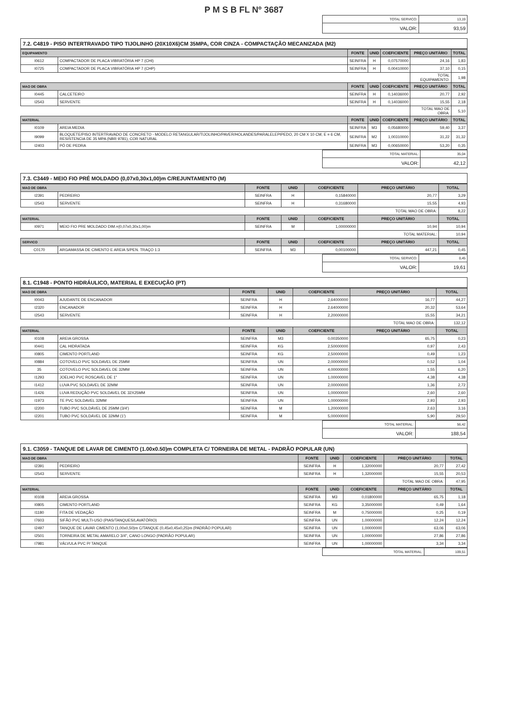P M S B FL Nº 3687
| TOTAL SERVICO: | 13,19 |
| VALOR: | 93,59 |
7.2. C4819 - PISO INTERTRAVADO TIPO TIJOLINHO (20X10X6)CM 35MPA, COR CINZA - COMPACTAÇÃO MECANIZADA (M2)
| EQUIPAMENTO | | FONTE | UNID | COEFICIENTE | PREÇO UNITÁRIO | TOTAL |
| --- | --- | --- | --- | --- | --- | --- |
| I0612 | COMPACTADOR DE PLACA VIBRATÓRIA HP 7 (CHI) | SEINFRA | H | 0,07570000 | 24,16 | 1,83 |
| I0725 | COMPACTADOR DE PLACA VIBRATÓRIA HP 7 (CHP) | SEINFRA | H | 0,00410000 | 37,10 | 0,15 |
| | | | | | TOTAL EQUIPAMENTO: | 1,98 |
| MAO DE OBRA | | FONTE | UNID | COEFICIENTE | PREÇO UNITÁRIO | TOTAL |
| I0445 | CALCETEIRO | SEINFRA | H | 0,14036000 | 20,77 | 2,92 |
| I2543 | SERVENTE | SEINFRA | H | 0,14036000 | 15,55 | 2,18 |
| | | | | | TOTAL MAO DE OBRA: | 5,10 |
| MATERIAL | | FONTE | UNID | COEFICIENTE | PREÇO UNITÁRIO | TOTAL |
| I0109 | AREIA MEDIA | SEINFRA | M3 | 0,05680000 | 59,40 | 3,37 |
| I9099 | BLOQUETE/PISO INTERTRAVADO DE CONCRETO - MODELO RETANGULAR/TIJOLINHO/PAVER/HOLANDES/PARALELEPIPEDO, 20 CM X 10 CM, E = 6 CM, RESISTENCIA DE 35 MPA (NBR 9781), COR NATURAL | SEINFRA | M2 | 1,00310000 | 31,22 | 31,32 |
| I2403 | PÓ DE PEDRA | SEINFRA | M3 | 0,00650000 | 53,20 | 0,35 |
| TOTAL MATERIAL: | 35,04 |
| VALOR: | 42,12 |
7.3. C3449 - MEIO FIO PRÉ MOLDADO (0,07x0,30x1,00)m C/REJUNTAMENTO (M)
| MAO DE OBRA | | FONTE | UNID | COEFICIENTE | PREÇO UNITÁRIO | TOTAL |
| --- | --- | --- | --- | --- | --- | --- |
| I2391 | PEDREIRO | SEINFRA | H | 0,15840000 | 20,77 | 3,29 |
| I2543 | SERVENTE | SEINFRA | H | 0,31680000 | 15,55 | 4,93 |
| | | | | | TOTAL MAO DE OBRA: | 8,22 |
| MATERIAL | | FONTE | UNID | COEFICIENTE | PREÇO UNITÁRIO | TOTAL |
| I0971 | MEIO FIO PRE MOLDADO DIM.=(0,07x0,30x1,00)m | SEINFRA | M | 1,00000000 | 10,94 | 10,94 |
| | | | | | TOTAL MATERIAL: | 10,94 |
| SERVICO | | FONTE | UNID | COEFICIENTE | PREÇO UNITÁRIO | TOTAL |
| C0170 | ARGAMASSA DE CIMENTO E AREIA S/PEN. TRAÇO 1:3 | SEINFRA | M3 | 0,00100000 | 447,21 | 0,45 |
| TOTAL SERVICO: | 0,45 |
| VALOR: | 19,61 |
8.1. C1948 - PONTO HIDRÁULICO, MATERIAL E EXECUÇÃO (PT)
| MAO DE OBRA | | FONTE | UNID | COEFICIENTE | PREÇO UNITÁRIO | TOTAL |
| --- | --- | --- | --- | --- | --- | --- |
| I0043 | AJUDANTE DE ENCANADOR | SEINFRA | H | 2,64000000 | 16,77 | 44,27 |
| I2320 | ENCANADOR | SEINFRA | H | 2,64000000 | 20,32 | 53,64 |
| I2543 | SERVENTE | SEINFRA | H | 2,20000000 | 15,55 | 34,21 |
| | | | | | TOTAL MAO DE OBRA: | 132,12 |
| MATERIAL | | FONTE | UNID | COEFICIENTE | PREÇO UNITÁRIO | TOTAL |
| I0108 | AREIA GROSSA | SEINFRA | M3 | 0,00350000 | 65,75 | 0,23 |
| I0441 | CAL HIDRATADA | SEINFRA | KG | 2,50000000 | 0,97 | 2,43 |
| I0805 | CIMENTO PORTLAND | SEINFRA | KG | 2,50000000 | 0,49 | 1,23 |
| I0884 | COTOVELO PVC SOLDAVEL DE 25MM | SEINFRA | UN | 2,00000000 | 0,52 | 1,04 |
| 35 | COTOVELO PVC SOLDAVEL DE 32MM | SEINFRA | UN | 4,00000000 | 1,55 | 6,20 |
| I1293 | JOELHO PVC ROSCAVEL DE 1" | SEINFRA | UN | 1,00000000 | 4,38 | 4,38 |
| I1412 | LUVA PVC SOLDAVEL DE 32MM | SEINFRA | UN | 2,00000000 | 1,36 | 2,72 |
| I1426 | LUVA REDUÇÃO PVC SOLDAVEL DE 32X25MM | SEINFRA | UN | 1,00000000 | 2,60 | 2,60 |
| I1973 | TE PVC SOLDAVEL 32MM | SEINFRA | UN | 1,00000000 | 2,93 | 2,93 |
| I2200 | TUBO PVC SOLDÁVEL DE 25MM (3/4') | SEINFRA | M | 1,20000000 | 2,63 | 3,16 |
| I2201 | TUBO PVC SOLDÁVEL DE 32MM (1') | SEINFRA | M | 5,00000000 | 5,90 | 29,50 |
| TOTAL MATERIAL: | 56,42 |
| VALOR: | 188,54 |
9.1. C3059 - TANQUE DE LAVAR DE CIMENTO (1.00x0.50)m COMPLETA C/ TORNEIRA DE METAL - PADRÃO POPULAR (UN)
| MAO DE OBRA | | FONTE | UNID | COEFICIENTE | PREÇO UNITÁRIO | TOTAL |
| --- | --- | --- | --- | --- | --- | --- |
| I2391 | PEDREIRO | SEINFRA | H | 1,32000000 | 20,77 | 27,42 |
| I2543 | SERVENTE | SEINFRA | H | 1,32000000 | 15,55 | 20,53 |
| | | | | | TOTAL MAO DE OBRA: | 47,95 |
| MATERIAL | | FONTE | UNID | COEFICIENTE | PREÇO UNITÁRIO | TOTAL |
| I0108 | AREIA GROSSA | SEINFRA | M3 | 0,01800000 | 65,75 | 1,18 |
| I0805 | CIMENTO PORTLAND | SEINFRA | KG | 3,35000000 | 0,49 | 1,64 |
| I1180 | FITA DE VEDAÇÃO | SEINFRA | M | 0,75000000 | 0,25 | 0,19 |
| I7603 | SIFÃO PVC MULTI-USO (PIAS/TANQUES/LAVATÓRIO) | SEINFRA | UN | 1,00000000 | 12,24 | 12,24 |
| I2497 | TANQUE DE LAVAR CIMENTO (1,00x0,50)m C/TANQUE (0,45x0,45x0,25)m (PADRÃO POPULAR) | SEINFRA | UN | 1,00000000 | 63,06 | 63,06 |
| I2501 | TORNEIRA DE METAL AMARELO 3/4", CANO LONGO (PADRÃO POPULAR) | SEINFRA | UN | 1,00000000 | 27,86 | 27,86 |
| I7981 | VÁLVULA PVC P/ TANQUE | SEINFRA | UN | 1,00000000 | 3,34 | 3,34 |
| TOTAL MATERIAL: | 109,51 |